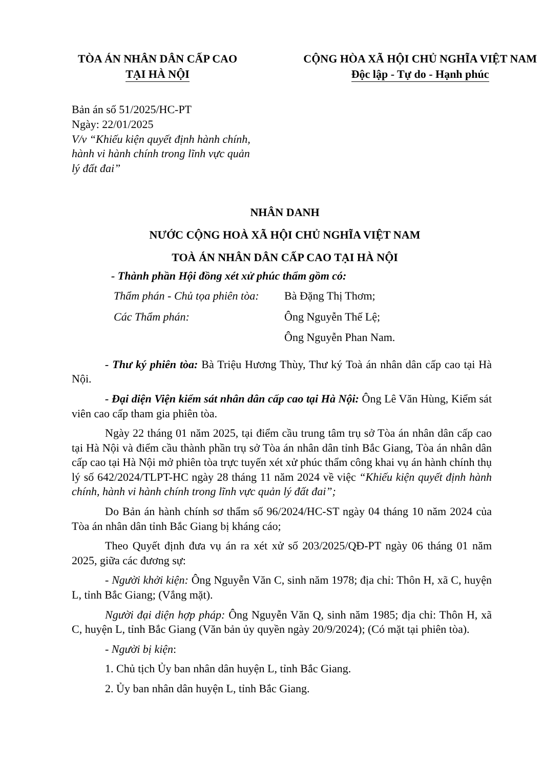TÒA ÁN NHÂN DÂN CẤP CAO
TẠI HÀ NỘI
CỘNG HÒA XÃ HỘI CHỦ NGHĨA VIỆT NAM
Độc lập - Tự do - Hạnh phúc
Bản án số 51/2025/HC-PT
Ngày: 22/01/2025
V/v “Khiếu kiện quyết định hành chính,
hành vi hành chính trong lĩnh vực quản
lý đất đai”
NHÂN DANH
NƯỚC CỘNG HOÀ XÃ HỘI CHỦ NGHĨA VIỆT NAM
TOÀ ÁN NHÂN DÂN CẤP CAO TẠI HÀ NỘI
- Thành phần Hội đồng xét xử phúc thẩm gồm có:
Thẩm phán - Chủ tọa phiên tòa: Bà Đặng Thị Thơm;
Các Thẩm phán: Ông Nguyễn Thế Lệ;
Ông Nguyễn Phan Nam.
- Thư ký phiên tòa: Bà Triệu Hương Thùy, Thư ký Toà án nhân dân cấp cao tại Hà Nội.
- Đại diện Viện kiểm sát nhân dân cấp cao tại Hà Nội: Ông Lê Văn Hùng, Kiểm sát viên cao cấp tham gia phiên tòa.
Ngày 22 tháng 01 năm 2025, tại điểm cầu trung tâm trụ sở Tòa án nhân dân cấp cao tại Hà Nội và điểm cầu thành phần trụ sở Tòa án nhân dân tỉnh Bắc Giang, Tòa án nhân dân cấp cao tại Hà Nội mở phiên tòa trực tuyến xét xử phúc thẩm công khai vụ án hành chính thụ lý số 642/2024/TLPT-HC ngày 28 tháng 11 năm 2024 về việc “Khiếu kiện quyết định hành chính, hành vi hành chính trong lĩnh vực quản lý đất đai”;
Do Bản án hành chính sơ thẩm số 96/2024/HC-ST ngày 04 tháng 10 năm 2024 của Tòa án nhân dân tỉnh Bắc Giang bị kháng cáo;
Theo Quyết định đưa vụ án ra xét xử số 203/2025/QĐ-PT ngày 06 tháng 01 năm 2025, giữa các đương sự:
- Người khởi kiện: Ông Nguyễn Văn C, sinh năm 1978; địa chỉ: Thôn H, xã C, huyện L, tỉnh Bắc Giang; (Vắng mặt).
Người đại diện hợp pháp: Ông Nguyễn Văn Q, sinh năm 1985; địa chỉ: Thôn H, xã C, huyện L, tỉnh Bắc Giang (Văn bản ủy quyền ngày 20/9/2024); (Có mặt tại phiên tòa).
- Người bị kiện:
1. Chủ tịch Ủy ban nhân dân huyện L, tỉnh Bắc Giang.
2. Ủy ban nhân dân huyện L, tỉnh Bắc Giang.